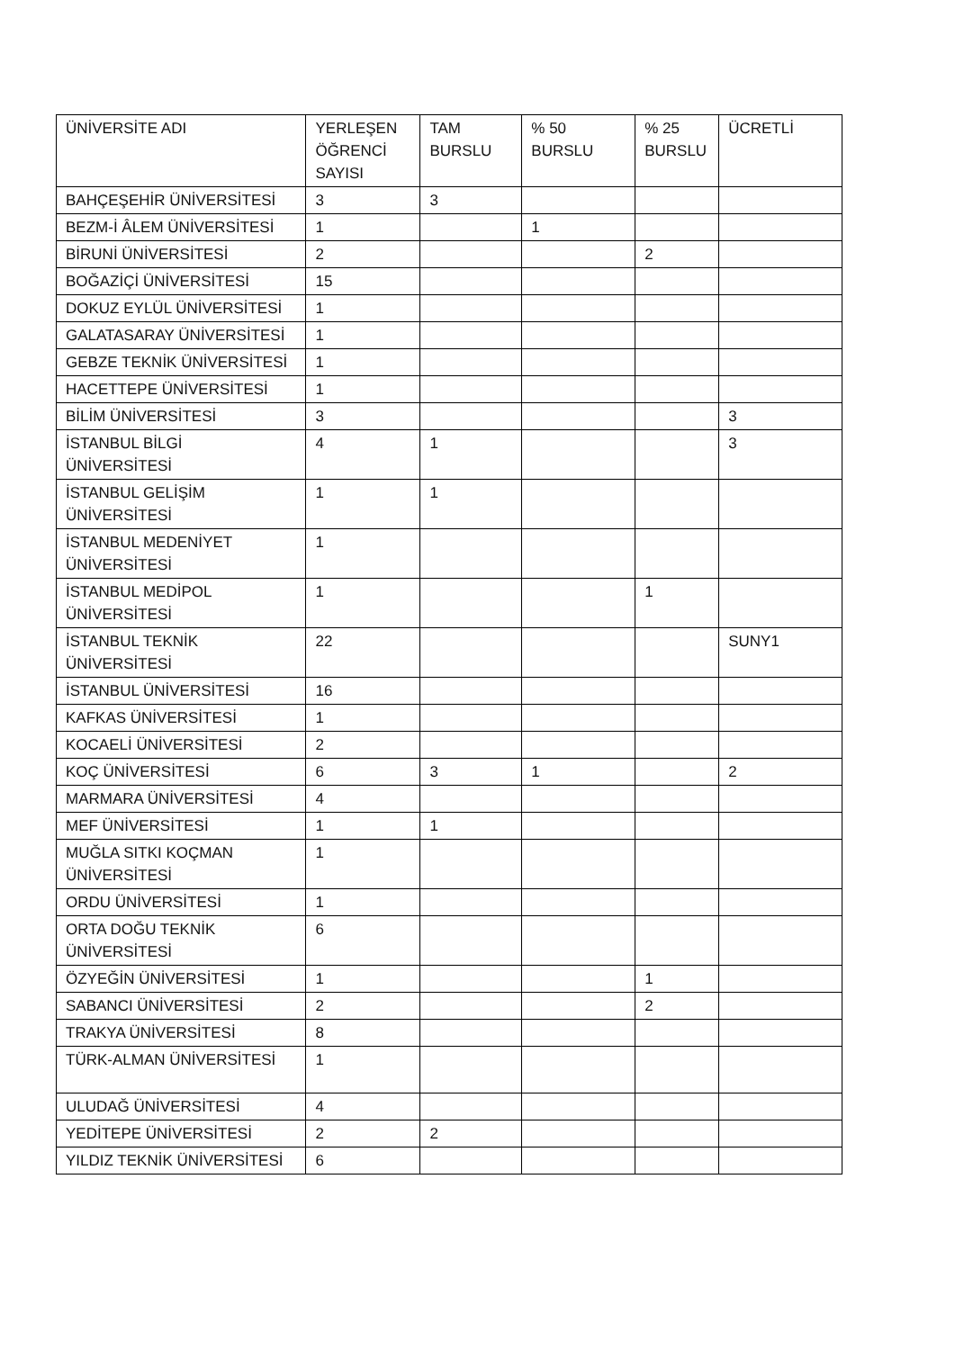| ÜNİVERSİTE ADI | YERLEŞEN ÖĞRENCİ SAYISI | TAM BURSLU | % 50 BURSLU | % 25 BURSLU | ÜCRETLİ |
| BAHÇEŞEHİR ÜNİVERSİTESİ | 3 | 3 | | | |
| BEZM-İ ÂLEM ÜNİVERSİTESİ | 1 | | 1 | | |
| BİRUNİ ÜNİVERSİTESİ | 2 | | | 2 | |
| BOĞAZİÇİ ÜNİVERSİTESİ | 15 | | | | |
| DOKUZ EYLÜL ÜNİVERSİTESİ | 1 | | | | |
| GALATASARAY ÜNİVERSİTESİ | 1 | | | | |
| GEBZE TEKNİK ÜNİVERSİTESİ | 1 | | | | |
| HACETTEPE ÜNİVERSİTESİ | 1 | | | | |
| BİLİM ÜNİVERSİTESİ | 3 | | | | 3 |
| İSTANBUL BİLGİ ÜNİVERSİTESİ | 4 | 1 | | | 3 |
| İSTANBUL GELİŞİM ÜNİVERSİTESİ | 1 | 1 | | | |
| İSTANBUL MEDENİYET ÜNİVERSİTESİ | 1 | | | | |
| İSTANBUL MEDİPOL ÜNİVERSİTESİ | 1 | | | 1 | |
| İSTANBUL TEKNİK ÜNİVERSİTESİ | 22 | | | | SUNY1 |
| İSTANBUL ÜNİVERSİTESİ | 16 | | | | |
| KAFKAS ÜNİVERSİTESİ | 1 | | | | |
| KOCAELİ ÜNİVERSİTESİ | 2 | | | | |
| KOÇ ÜNİVERSİTESİ | 6 | 3 | 1 | | 2 |
| MARMARA ÜNİVERSİTESİ | 4 | | | | |
| MEF ÜNİVERSİTESİ | 1 | 1 | | | |
| MUĞLA SITKI KOÇMAN ÜNİVERSİTESİ | 1 | | | | |
| ORDU ÜNİVERSİTESİ | 1 | | | | |
| ORTA DOĞU TEKNİK ÜNİVERSİTESİ | 6 | | | | |
| ÖZYEĞİN ÜNİVERSİTESİ | 1 | | | 1 | |
| SABANCI ÜNİVERSİTESİ | 2 | | | 2 | |
| TRAKYA ÜNİVERSİTESİ | 8 | | | | |
| TÜRK-ALMAN ÜNİVERSİTESİ | 1 | | | | |
| ULUDAĞ ÜNİVERSİTESİ | 4 | | | | |
| YEDİTEPE ÜNİVERSİTESİ | 2 | 2 | | | |
| YILDIZ TEKNİK ÜNİVERSİTESİ | 6 | | | | |